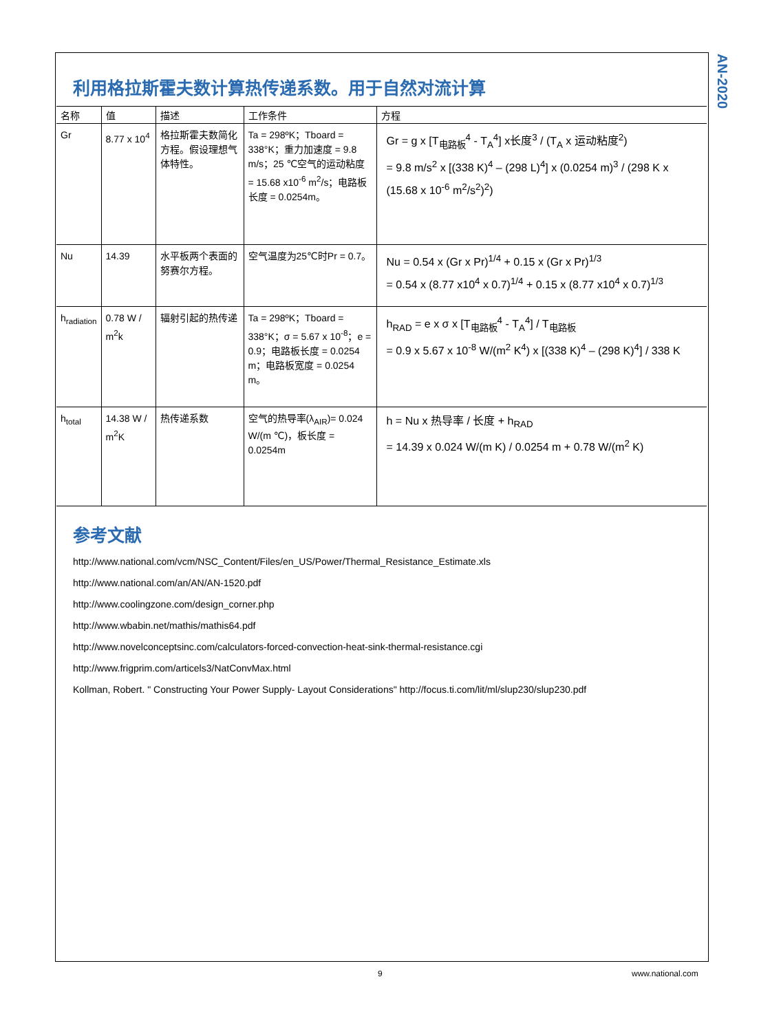AN-2020
利用格拉斯霍夫数计算热传递系数。用于自然对流计算
| 名称 | 值 | 描述 | 工作条件 | 方程 |
| --- | --- | --- | --- | --- |
| Gr | 8.77 x 10<sup>4</sup> | 格拉斯霍夫数简化方程。假设理想气体特性。 | Ta = 298ºK；Tboard = 338°K；重力加速度 = 9.8 m/s；25 ℃空气的运动粘度 = 15.68 x10<sup>-6</sup> m<sup>2</sup>/s；电路板长度 = 0.0254m。 | Gr = g x [T<sub>电路板</sub><sup>4</sup> - T<sub>A</sub><sup>4</sup>] x长度<sup>3</sup> / (T<sub>A</sub> x 运动粘度<sup>2</sup>) = 9.8 m/s<sup>2</sup> x [(338 K)<sup>4</sup> – (298 L)<sup>4</sup>] x (0.0254 m)<sup>3</sup> / (298 K x (15.68 x 10<sup>-6</sup> m<sup>2</sup>/s<sup>2</sup>)<sup>2</sup>) |
| Nu | 14.39 | 水平板两个表面的努赛尔方程。 | 空气温度为25℃时Pr = 0.7。 | Nu = 0.54 x (Gr x Pr)<sup>1/4</sup> + 0.15 x (Gr x Pr)<sup>1/3</sup> = 0.54 x (8.77 x10<sup>4</sup> x 0.7)<sup>1/4</sup> + 0.15 x (8.77 x10<sup>4</sup> x 0.7)<sup>1/3</sup> |
| h<sub>radiation</sub> | 0.78 W / m<sup>2</sup>k | 辐射引起的热传递 | Ta = 298ºK；Tboard = 338°K；σ = 5.67 x 10<sup>-8</sup>；e = 0.9；电路板长度 = 0.0254 m；电路板宽度 = 0.0254 m。 | h<sub>RAD</sub> = e x σ x [T<sub>电路板</sub><sup>4</sup> - T<sub>A</sub><sup>4</sup>] / T<sub>电路板</sub> = 0.9 x 5.67 x 10<sup>-8</sup> W/(m<sup>2</sup> K<sup>4</sup>) x [(338 K)<sup>4</sup> – (298 K)<sup>4</sup>] / 338 K |
| h<sub>total</sub> | 14.38 W / m<sup>2</sup>K | 热传递系数 | 空气的热导率(λ<sub>AIR</sub>)= 0.024 W/(m ℃)，板长度 = 0.0254m | h = Nu x 热导率 / 长度 + h<sub>RAD</sub> = 14.39 x 0.024 W/(m K) / 0.0254 m + 0.78 W/(m<sup>2</sup> K) |
参考文献
http://www.national.com/vcm/NSC_Content/Files/en_US/Power/Thermal_Resistance_Estimate.xls
http://www.national.com/an/AN/AN-1520.pdf
http://www.coolingzone.com/design_corner.php
http://www.wbabin.net/mathis/mathis64.pdf
http://www.novelconceptsinc.com/calculators-forced-convection-heat-sink-thermal-resistance.cgi
http://www.frigprim.com/articels3/NatConvMax.html
Kollman, Robert. " Constructing Your Power Supply- Layout Considerations" http://focus.ti.com/lit/ml/slup230/slup230.pdf
9 www.national.com